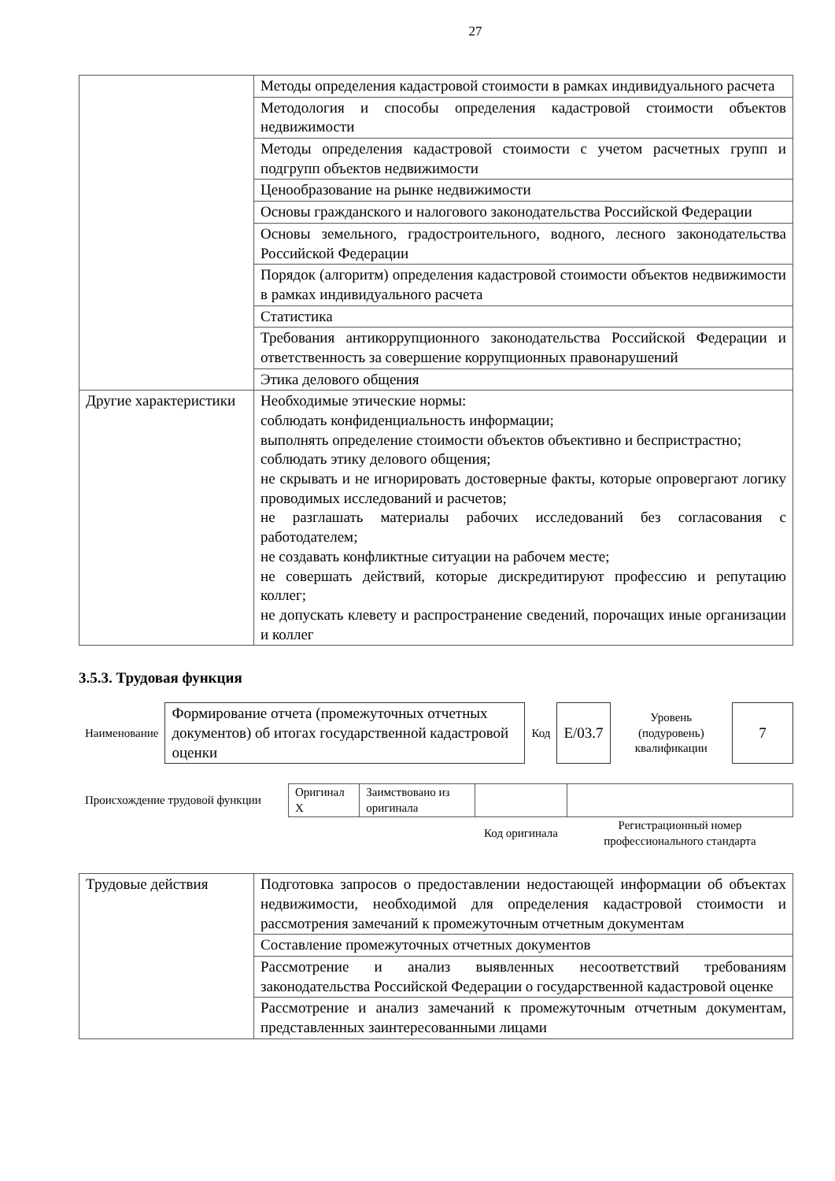27
| | Методы определения кадастровой стоимости в рамках индивидуального расчета |
| | Методология и способы определения кадастровой стоимости объектов недвижимости |
| | Методы определения кадастровой стоимости с учетом расчетных групп и подгрупп объектов недвижимости |
| | Ценообразование на рынке недвижимости |
| | Основы гражданского и налогового законодательства Российской Федерации |
| | Основы земельного, градостроительного, водного, лесного законодательства Российской Федерации |
| | Порядок (алгоритм) определения кадастровой стоимости объектов недвижимости в рамках индивидуального расчета |
| | Статистика |
| | Требования антикоррупционного законодательства Российской Федерации и ответственность за совершение коррупционных правонарушений |
| | Этика делового общения |
| Другие характеристики | Необходимые этические нормы: соблюдать конфиденциальность информации; выполнять определение стоимости объектов объективно и беспристрастно; соблюдать этику делового общения; не скрывать и не игнорировать достоверные факты, которые опровергают логику проводимых исследований и расчетов; не разглашать материалы рабочих исследований без согласования с работодателем; не создавать конфликтные ситуации на рабочем месте; не совершать действий, которые дискредитируют профессию и репутацию коллег; не допускать клевету и распространение сведений, порочащих иные организации и коллег |
3.5.3. Трудовая функция
| Наименование | Формирование отчета (промежуточных отчетных документов) об итогах государственной кадастровой оценки | Код | E/03.7 | Уровень (подуровень) квалификации | 7 |
| Происхождение трудовой функции | Оригинал X | Заимствовано из оригинала | | |
| | | | Код оригинала | Регистрационный номер профессионального стандарта |
| Трудовые действия | Подготовка запросов о предоставлении недостающей информации об объектах недвижимости, необходимой для определения кадастровой стоимости и рассмотрения замечаний к промежуточным отчетным документам |
| | Составление промежуточных отчетных документов |
| | Рассмотрение и анализ выявленных несоответствий требованиям законодательства Российской Федерации о государственной кадастровой оценке |
| | Рассмотрение и анализ замечаний к промежуточным отчетным документам, представленных заинтересованными лицами |